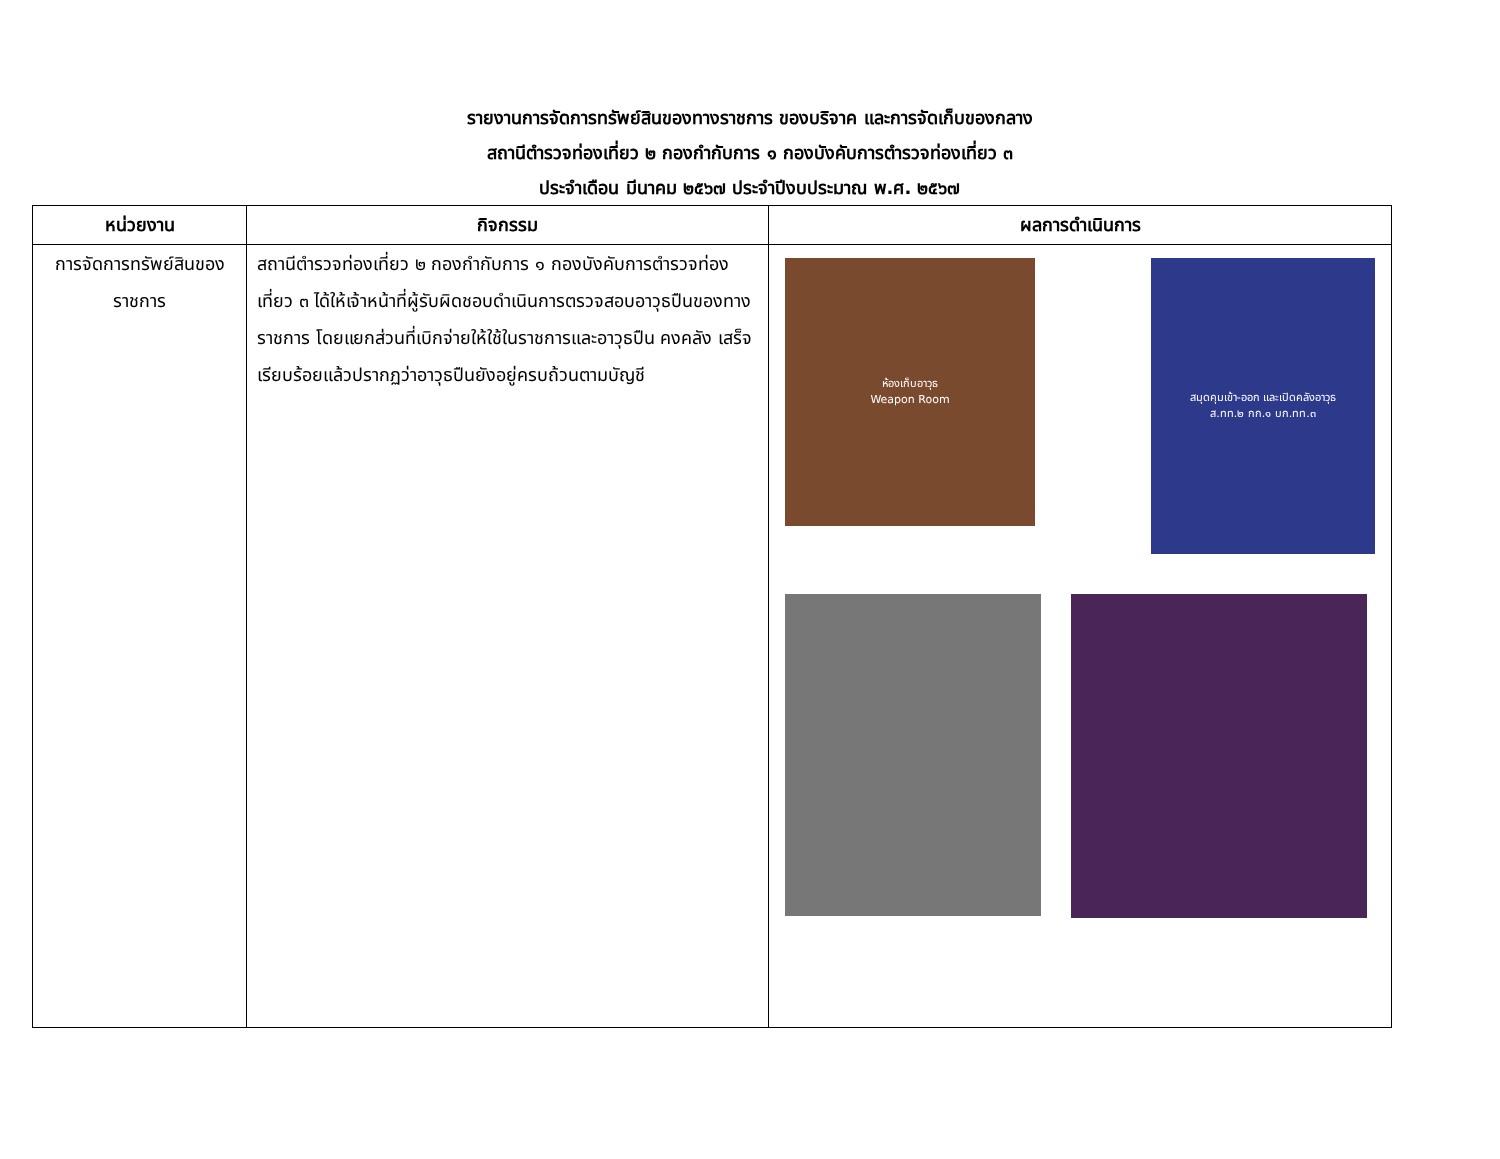รายงานการจัดการทรัพย์สินของทางราชการ ของบริจาค และการจัดเก็บของกลาง
สถานีตำรวจท่องเที่ยว ๒ กองกำกับการ ๑ กองบังคับการตำรวจท่องเที่ยว ๓
ประจำเดือน มีนาคม ๒๕๖๗ ประจำปีงบประมาณ พ.ศ. ๒๕๖๗
| หน่วยงาน | กิจกรรม | ผลการดำเนินการ |
| --- | --- | --- |
| การจัดการทรัพย์สินของราชการ | สถานีตำรวจท่องเที่ยว ๒ กองกำกับการ ๑ กองบังคับการตำรวจท่องเที่ยว ๓ ได้ให้เจ้าหน้าที่ผู้รับผิดชอบดำเนินการตรวจสอบอาวุธปืนของทางราชการ โดยแยกส่วนที่เบิกจ่ายให้ใช้ในราชการและอาวุธปืน คงคลัง เสร็จเรียบร้อยแล้วปรากฏว่าอาวุธปืนยังอยู่ครบถ้วนตามบัญชี | ห้องเก็บอาวุธ Weapon Room สมุดคุมเข้า-ออก และเปิดคลังอาวุธ ส.ทท.๒ กก.๑ บก.ทท.๓ |